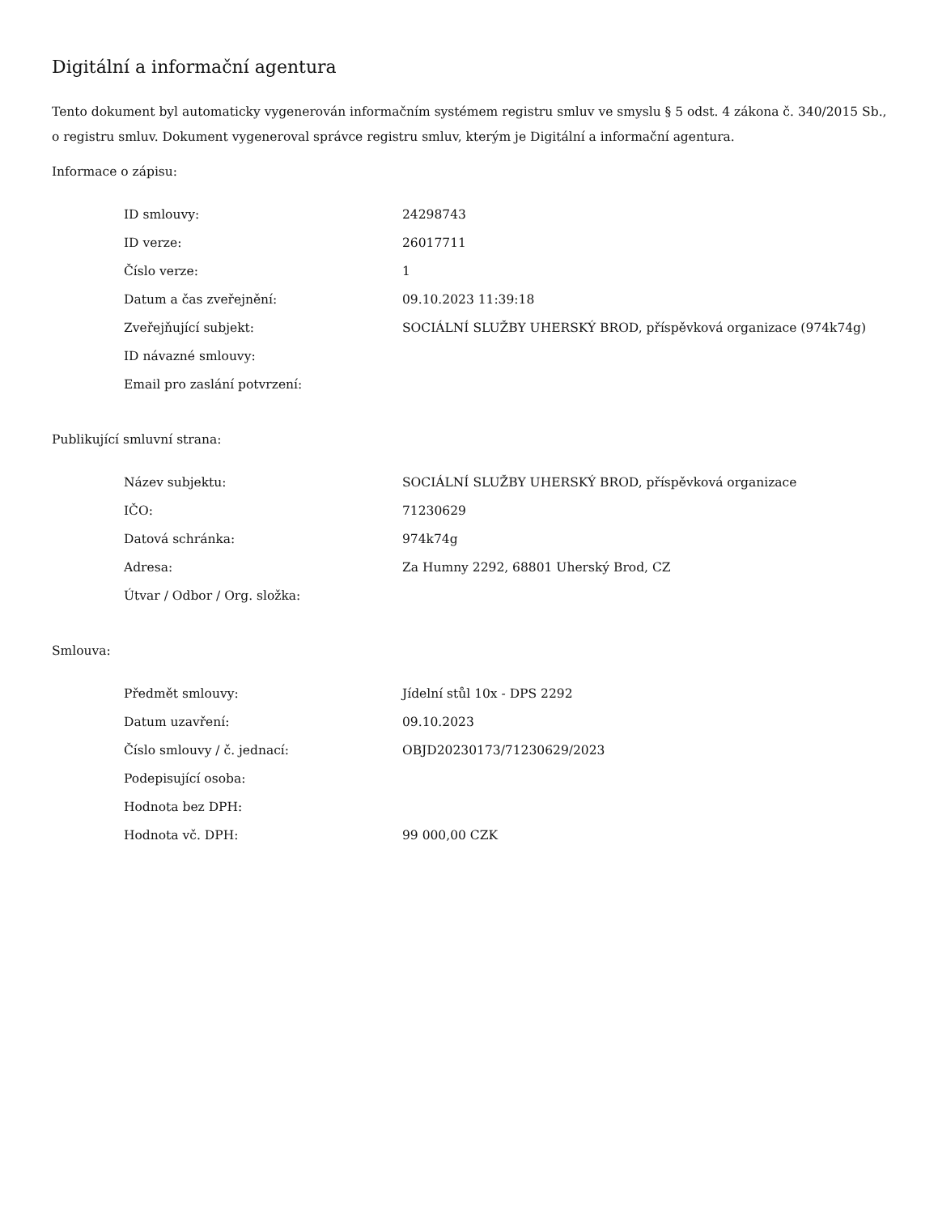Digitální a informační agentura
Tento dokument byl automaticky vygenerován informačním systémem registru smluv ve smyslu § 5 odst. 4 zákona č. 340/2015 Sb., o registru smluv. Dokument vygeneroval správce registru smluv, kterým je Digitální a informační agentura.
Informace o zápisu:
| ID smlouvy: | 24298743 |
| ID verze: | 26017711 |
| Číslo verze: | 1 |
| Datum a čas zveřejnění: | 09.10.2023 11:39:18 |
| Zveřejňující subjekt: | SOCIÁLNÍ SLUŽBY UHERSKÝ BROD, příspěvková organizace (974k74g) |
| ID návazné smlouvy: | |
| Email pro zaslání potvrzení: | |
Publikující smluvní strana:
| Název subjektu: | SOCIÁLNÍ SLUŽBY UHERSKÝ BROD, příspěvková organizace |
| IČO: | 71230629 |
| Datová schránka: | 974k74g |
| Adresa: | Za Humny 2292, 68801 Uherský Brod, CZ |
| Útvar / Odbor / Org. složka: | |
Smlouva:
| Předmět smlouvy: | Jídelní stůl 10x - DPS 2292 |
| Datum uzavření: | 09.10.2023 |
| Číslo smlouvy / č. jednací: | OBJD20230173/71230629/2023 |
| Podepisující osoba: | |
| Hodnota bez DPH: | |
| Hodnota vč. DPH: | 99 000,00 CZK |